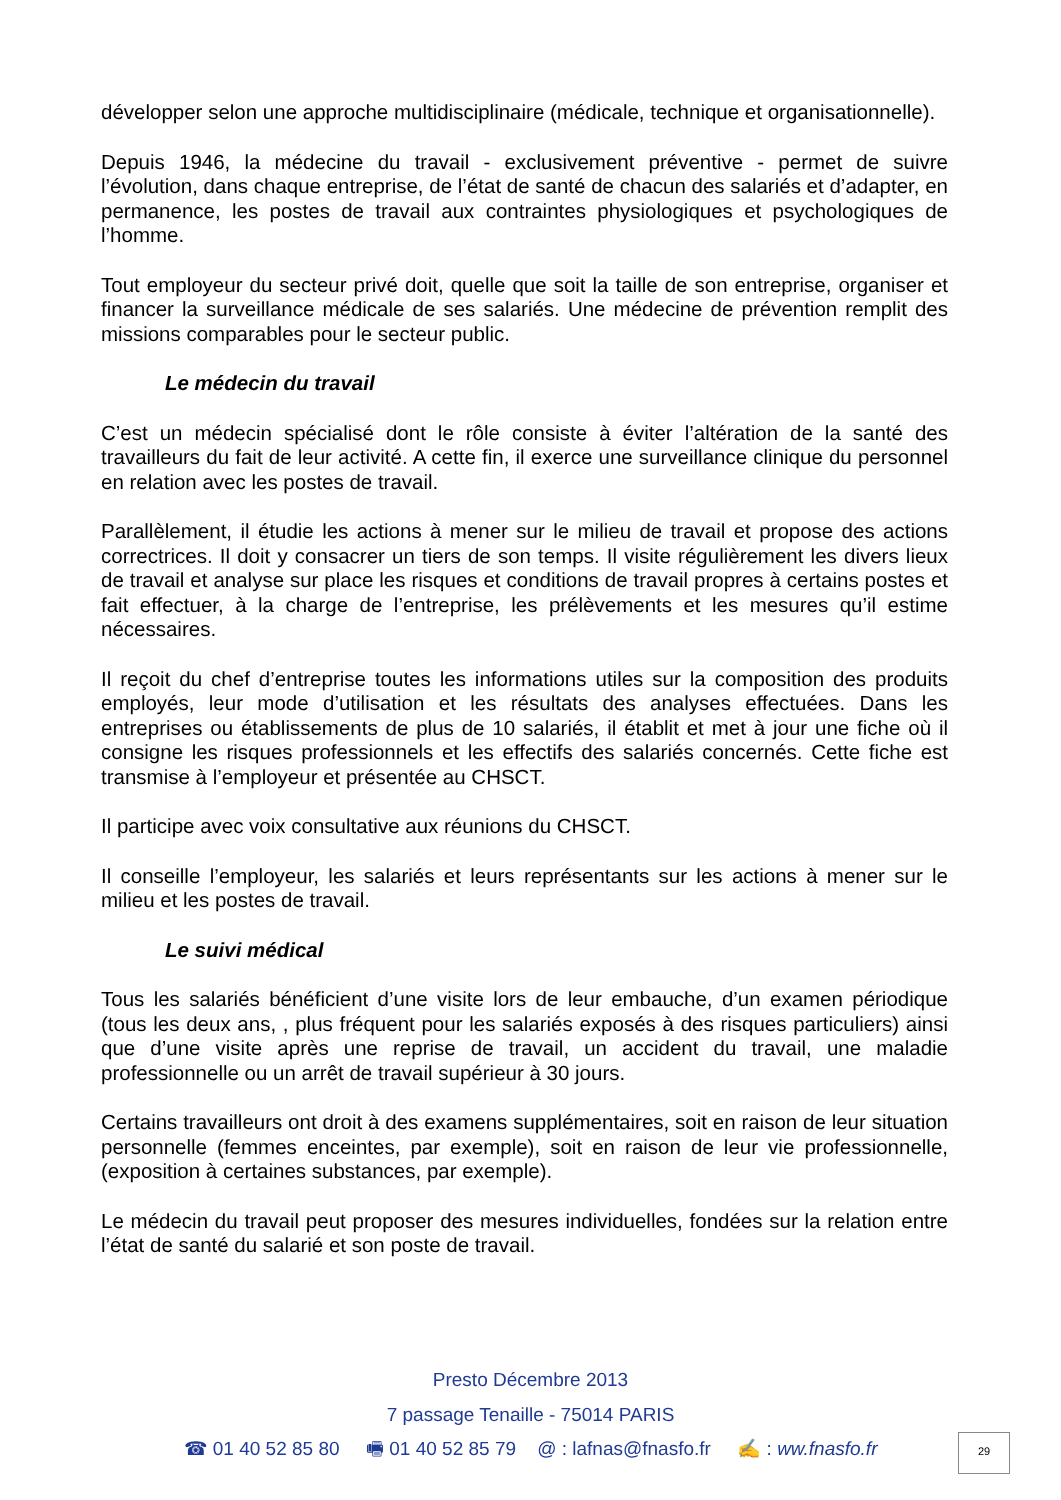développer selon une approche multidisciplinaire (médicale, technique et organisationnelle).
Depuis 1946, la médecine du travail - exclusivement préventive - permet de suivre l’évolution, dans chaque entreprise, de l’état de santé de chacun des salariés et d’adapter, en permanence, les postes de travail aux contraintes physiologiques et psychologiques de l’homme.
Tout employeur du secteur privé doit, quelle que soit la taille de son entreprise, organiser et financer la surveillance médicale de ses salariés. Une médecine de prévention remplit des missions comparables pour le secteur public.
Le médecin du travail
C’est un médecin spécialisé dont le rôle consiste à éviter l’altération de la santé des travailleurs du fait de leur activité. A cette fin, il exerce une surveillance clinique du personnel en relation avec les postes de travail.
Parallèlement, il étudie les actions à mener sur le milieu de travail et propose des actions correctrices. Il doit y consacrer un tiers de son temps. Il visite régulièrement les divers lieux de travail et analyse sur place les risques et conditions de travail propres à certains postes et fait effectuer, à la charge de l’entreprise, les prélèvements et les mesures qu’il estime nécessaires.
Il reçoit du chef d’entreprise toutes les informations utiles sur la composition des produits employés, leur mode d’utilisation et les résultats des analyses effectuées. Dans les entreprises ou établissements de plus de 10 salariés, il établit et met à jour une fiche où il consigne les risques professionnels et les effectifs des salariés concernés. Cette fiche est transmise à l’employeur et présentée au CHSCT.
Il participe avec voix consultative aux réunions du CHSCT.
Il conseille l’employeur, les salariés et leurs représentants sur les actions à mener sur le milieu et les postes de travail.
Le suivi médical
Tous les salariés bénéficient d’une visite lors de leur embauche, d’un examen périodique (tous les deux ans, , plus fréquent pour les salariés exposés à des risques particuliers) ainsi que d’une visite après une reprise de travail, un accident du travail, une maladie professionnelle ou un arrêt de travail supérieur à 30 jours.
Certains travailleurs ont droit à des examens supplémentaires, soit en raison de leur situation personnelle (femmes enceintes, par exemple), soit en raison de leur vie professionnelle, (exposition à certaines substances, par exemple).
Le médecin du travail peut proposer des mesures individuelles, fondées sur la relation entre l’état de santé du salarié et son poste de travail.
Presto Décembre 2013
7 passage Tenaille - 75014 PARIS
☎ 01 40 52 85 80 🖷 01 40 52 85 79 @ : lafnas@fnasfo.fr ✍ : ww.fnasfo.fr
29